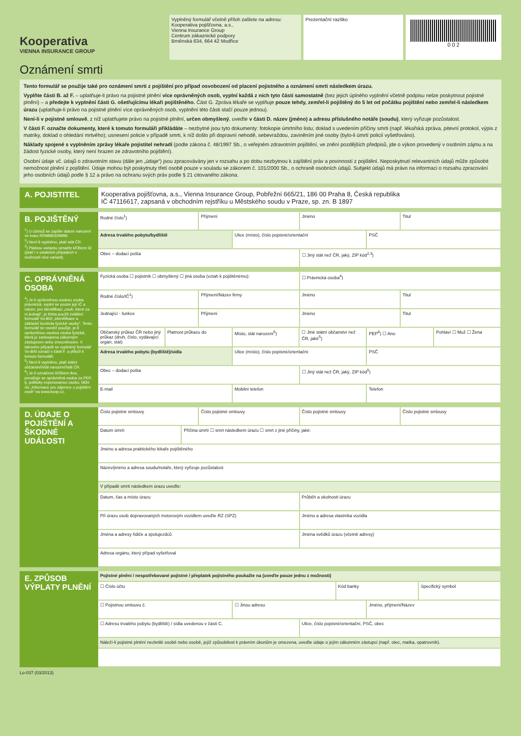Kooperativa
VIENNA INSURANCE GROUP
Vyplněný formulář včetně příloh zašlete na adresu:
Kooperativa pojišťovna, a.s.,
Vienna Insurance Group
Centrum zákaznické podpory
Brněnská 634, 664 42 Modřice
Prezentační razítko
0 0 2
Oznámení smrti
Tento formulář se použije také pro oznámení smrti z pojištění pro případ osvobození od placení pojistného a oznámení smrti následkem úrazu.
Vyplňte části B. až F. – uplatňuje-li právo na pojistné plnění více oprávněných osob, vyplní každá z nich tyto části samostatně (bez jejich úplného vyplnění včetně podpisu nelze poskytnout pojistné plnění) – a předejte k vyplnění části G. ošetřujícímu lékaři pojištěného. Část G. Zpráva lékaře se vyplňuje pouze tehdy, zemřel-li pojištěný do 5 let od počátku pojištění nebo zemřel-li následkem úrazu (uplatňuje-li právo na pojistné plnění více oprávněných osob, vyplnění této části stačí pouze jednou).
Není-li v pojistné smlouvě, z níž uplatňujete právo na pojistné plnění, určen obmyšlený, uveďte v části D. název (jméno) a adresu příslušného notáře (soudu), který vyřizuje pozůstalost.
V části F. označte dokumenty, které k tomuto formuláři přikládáte – nezbytné jsou tyto dokumenty: fotokopie úmrtního listu; doklad s uvedením příčiny smrti (např. lékařská zpráva, pitevní protokol, výpis z matriky, doklad o ohledání mrtvého); usnesení policie v případě smrti, k níž došlo při dopravní nehodě, sebevraždou, zaviněním jiné osoby (bylo-li úmrtí policií vyšetřováno).
Náklady spojené s vyplněním zprávy lékaře pojistitel nehradí (podle zákona č. 48/1997 Sb., o veřejném zdravotním pojištění, ve znění pozdějších předpisů, jde o výkon provedený v osobním zájmu a na žádost fyzické osoby, který není hrazen ze zdravotního pojištění).
Osobní údaje vč. údajů o zdravotním stavu (dále jen „údaje“) jsou zpracovávány jen v rozsahu a po dobu nezbytnou k zajištění práv a povinností z pojištění. Neposkytnutí relevantních údajů může způsobit nemožnost plnění z pojištění. Údaje mohou být poskytnuty třetí osobě pouze v souladu se zákonem č. 101/2000 Sb., o ochraně osobních údajů. Subjekt údajů má právo na informaci o rozsahu zpracování jeho osobních údajů podle § 12 a právo na ochranu svých práv podle § 21 citovaného zákona.
A. POJISTITEL
Kooperativa pojišťovna, a.s., Vienna Insurance Group, Pobřežní 665/21, 186 00 Praha 8, Česká republika
IČ 47116617, zapsaná v obchodním rejstříku u Městského soudu v Praze, sp. zn. B 1897
B. POJIŠTĚNÝ
<sup>1</sup>) U cizinců se zapíše datum narození ve tvaru RRMMDD/9999.
<sup>2</sup>) Není-li vyplněno, platí stát ČR.
<sup>3</sup>) Platnou variantu označte křížkem ☒ (platí i v ostatních případech s možností více variant).
Rodné číslo<sup>1</sup>) Příjmení Jméno Titul
Adresa trvalého pobytu/bydliště
Ulice (místo), číslo popisné/orientační
PSČ
Obec – dodací pošta ☐ Jiný stát než ČR, jaký, ZIP kód<sup>2,3</sup>)
C. OPRÁVNĚNÁ OSOBA
<sup>4</sup>) Je-li oprávněnou osobou osoba právnická, vyplní se pouze její IČ a název; pro identifikaci „osob, které za ni jednají“, je třeba použít zvláštní formulář Vo-800 „Identifikace a základní kontrola fyzické osoby“. Tento formulář se rovněž použije, je-li oprávněnou osobou osoba fyzická, která je zastoupena zákonným zástupcem nebo zmocněncem. V takovém případě se vyplněný formulář Vo-800 označí v části F. a přiloží k tomuto formuláři.
<sup>5</sup>) Není-li vyplněno, platí státní občanství/stát narození/stát ČR.
<sup>6</sup>) Je-li označeno křížkem Ano, považuje se oprávněná osoba za PEP, tj. politicky exponovanou osobu, blíže viz „Informace pro zájemce o pojištění osob“ na www.koop.cz.
Fyzická osoba ☐ pojistník ☐ obmyšlený ☐ jiná osoba (vztah k pojištěnému):
☐ Právnická osoba<sup>4</sup>)
Rodné číslo/IČ<sup>1</sup>) Příjmení/Název firmy Jméno Titul
Jednající - funkce Příjmení Jméno Titul
Občanský průkaz ČR nebo jiný průkaz (druh, číslo, vydávající orgán, stát)
Platnost průkazu do Místo, stát narození<sup>5</sup>) ☐ Jiné státní občanství než ČR, jaké<sup>5</sup>)
PEP<sup>6</sup>) ☐ Ano Pohlaví ☐ Muž ☐ Žena
Adresa trvalého pobytu (bydliště)/sídla
Ulice (místo), číslo popisné/orientační
PSČ
Obec – dodací pošta ☐ Jiný stát než ČR, jaký, ZIP kód<sup>5</sup>)
E-mail Mobilní telefon Telefon
D. ÚDAJE O POJIŠTĚNÍ A ŠKODNÉ UDÁLOSTI
Číslo pojistné smlouvy Číslo pojistné smlouvy Číslo pojistné smlouvy Číslo pojistné smlouvy
Datum úmrtí Příčina úmrtí ☐ smrt následkem úrazu ☐ smrt z jiné příčiny, jaké:
Jméno a adresa praktického lékaře pojištěného
Název/jméno a adresa soudu/notáře, který vyřizuje pozůstalost
V případě smrti následkem úrazu uveďte:
Datum, čas a místo úrazu Průběh a okolnosti úrazu
Při úrazu osob dopravovaných motorovým vozidlem uveďte RZ (SPZ)
Jméno a adresa vlastníka vozidla
Jména a adresy řidiče a spolujezdců
Jména svědků úrazu (včetně adresy)
Adresa orgánu, který případ vyšetřoval
E. ZPŮSOB VÝPLATY PLNĚNÍ
Pojistné plnění / nespotřebované pojistné / přeplatek pojistného poukažte na (uveďte pouze jednu z možností)
☐ Číslo účtu Kód banky Specifický symbol
☐ Pojistnou smlouvu č. ☐ Jinou adresu Jméno, příjmení/Název
☐ Adresu trvalého pobytu (bydliště) / sídla uvedenou v části C.
Ulice, číslo popisné/orientační, PSČ, obec
Náleží-li pojistné plnění nezletilé osobě nebo osobě, jejíž způsobilost k právním úkonům je omezena, uveďte údaje o jejím zákonném zástupci (např. otec, matka, opatrovník).
Lo-037 (03/2013)